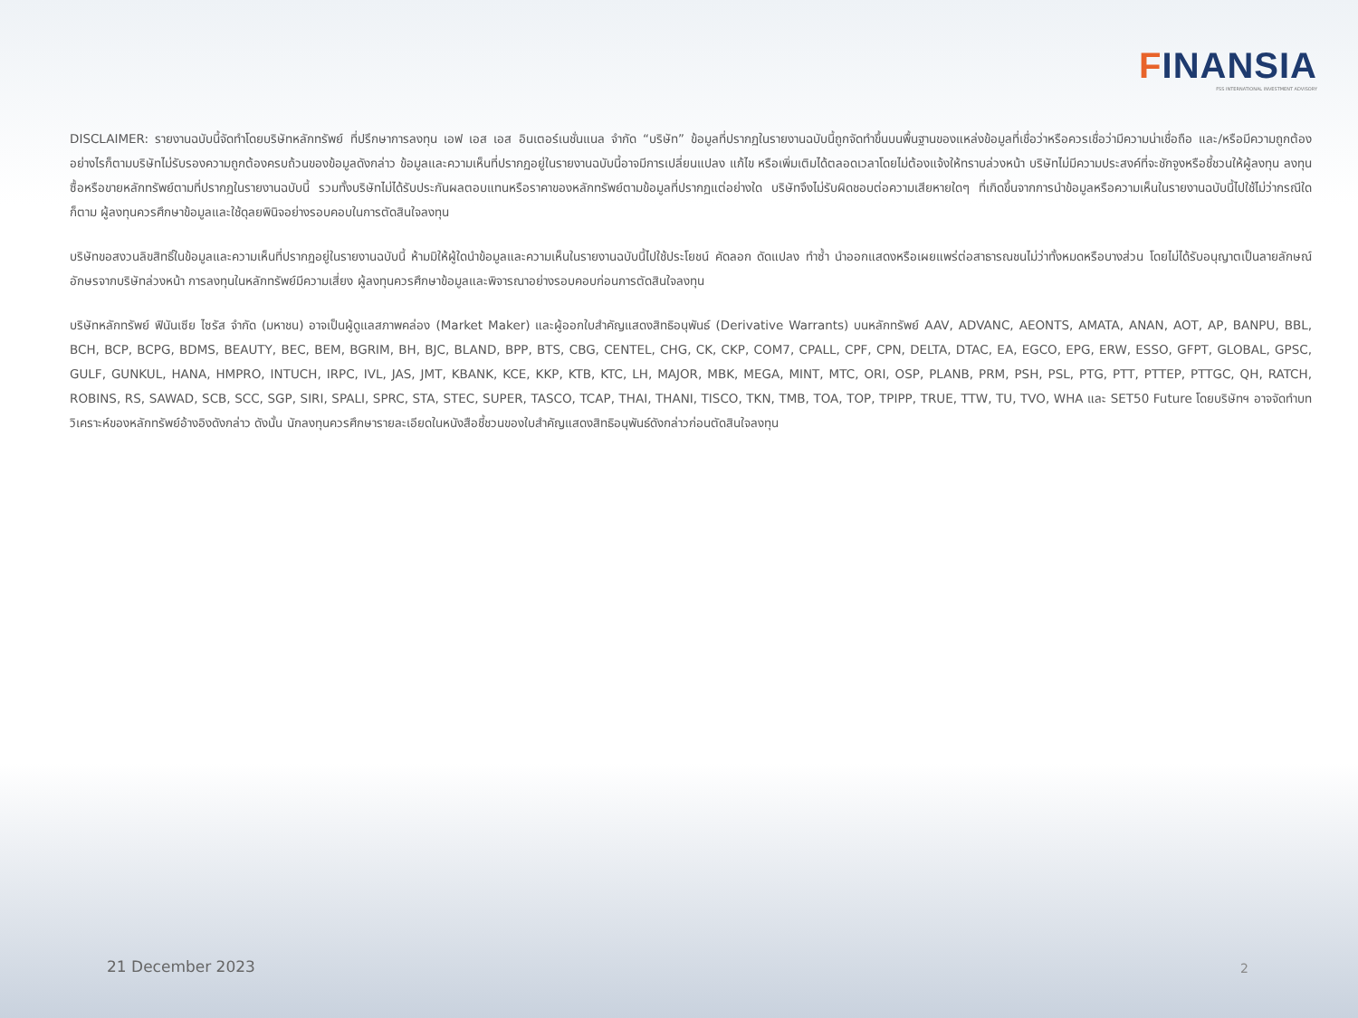FINANSIA
FSS INTERNATIONAL INVESTMENT ADVISORY
DISCLAIMER: รายงานฉบับนี้จัดทำโดยบริษัทหลักทรัพย์ ที่ปรึกษาการลงทุน เอฟ เอส เอส อินเตอร์เนชั่นแนล จำกัด “บริษัท” ข้อมูลที่ปรากฏในรายงานฉบับนี้ถูกจัดทำขึ้นบนพื้นฐานของแหล่งข้อมูลที่เชื่อว่าหรือควรเชื่อว่ามีความน่าเชื่อถือ และ/หรือมีความถูกต้อง อย่างไรก็ตามบริษัทไม่รับรองความถูกต้องครบถ้วนของข้อมูลดังกล่าว ข้อมูลและความเห็นที่ปรากฏอยู่ในรายงานฉบับนี้อาจมีการเปลี่ยนแปลง แก้ไข หรือเพิ่มเติมได้ตลอดเวลาโดยไม่ต้องแจ้งให้ทราบล่วงหน้า บริษัทไม่มีความประสงค์ที่จะชักจูงหรือชี้ชวนให้ผู้ลงทุน ลงทุนซื้อหรือขายหลักทรัพย์ตามที่ปรากฏในรายงานฉบับนี้ รวมทั้งบริษัทไม่ได้รับประกันผลตอบแทนหรือราคาของหลักทรัพย์ตามข้อมูลที่ปรากฏแต่อย่างใด บริษัทจึงไม่รับผิดชอบต่อความเสียหายใดๆ ที่เกิดขึ้นจากการนำข้อมูลหรือความเห็นในรายงานฉบับนี้ไปใช้ไม่ว่ากรณีใดก็ตาม ผู้ลงทุนควรศึกษาข้อมูลและใช้ดุลยพินิจอย่างรอบคอบในการตัดสินใจลงทุน
บริษัทขอสงวนลิขสิทธิ์ในข้อมูลและความเห็นที่ปรากฏอยู่ในรายงานฉบับนี้ ห้ามมิให้ผู้ใดนำข้อมูลและความเห็นในรายงานฉบับนี้ไปใช้ประโยชน์ คัดลอก ดัดแปลง ทำซ้ำ นำออกแสดงหรือเผยแพร่ต่อสาธารณชนไม่ว่าทั้งหมดหรือบางส่วน โดยไม่ได้รับอนุญาตเป็นลายลักษณ์อักษรจากบริษัทล่วงหน้า การลงทุนในหลักทรัพย์มีความเสี่ยง ผู้ลงทุนควรศึกษาข้อมูลและพิจารณาอย่างรอบคอบก่อนการตัดสินใจลงทุน
บริษัทหลักทรัพย์ ฟินันเซีย ไซรัส จำกัด (มหาชน) อาจเป็นผู้ดูแลสภาพคล่อง (Market Maker) และผู้ออกใบสำคัญแสดงสิทธิอนุพันธ์ (Derivative Warrants) บนหลักทรัพย์ AAV, ADVANC, AEONTS, AMATA, ANAN, AOT, AP, BANPU, BBL, BCH, BCP, BCPG, BDMS, BEAUTY, BEC, BEM, BGRIM, BH, BJC, BLAND, BPP, BTS, CBG, CENTEL, CHG, CK, CKP, COM7, CPALL, CPF, CPN, DELTA, DTAC, EA, EGCO, EPG, ERW, ESSO, GFPT, GLOBAL, GPSC, GULF, GUNKUL, HANA, HMPRO, INTUCH, IRPC, IVL, JAS, JMT, KBANK, KCE, KKP, KTB, KTC, LH, MAJOR, MBK, MEGA, MINT, MTC, ORI, OSP, PLANB, PRM, PSH, PSL, PTG, PTT, PTTEP, PTTGC, QH, RATCH, ROBINS, RS, SAWAD, SCB, SCC, SGP, SIRI, SPALI, SPRC, STA, STEC, SUPER, TASCO, TCAP, THAI, THANI, TISCO, TKN, TMB, TOA, TOP, TPIPP, TRUE, TTW, TU, TVO, WHA และ SET50 Future โดยบริษัทฯ อาจจัดทำบทวิเคราะห์ของหลักทรัพย์อ้างอิงดังกล่าว ดังนั้น นักลงทุนควรศึกษารายละเอียดในหนังสือชี้ชวนของใบสำคัญแสดงสิทธิอนุพันธ์ดังกล่าวก่อนตัดสินใจลงทุน
21 December 2023 2